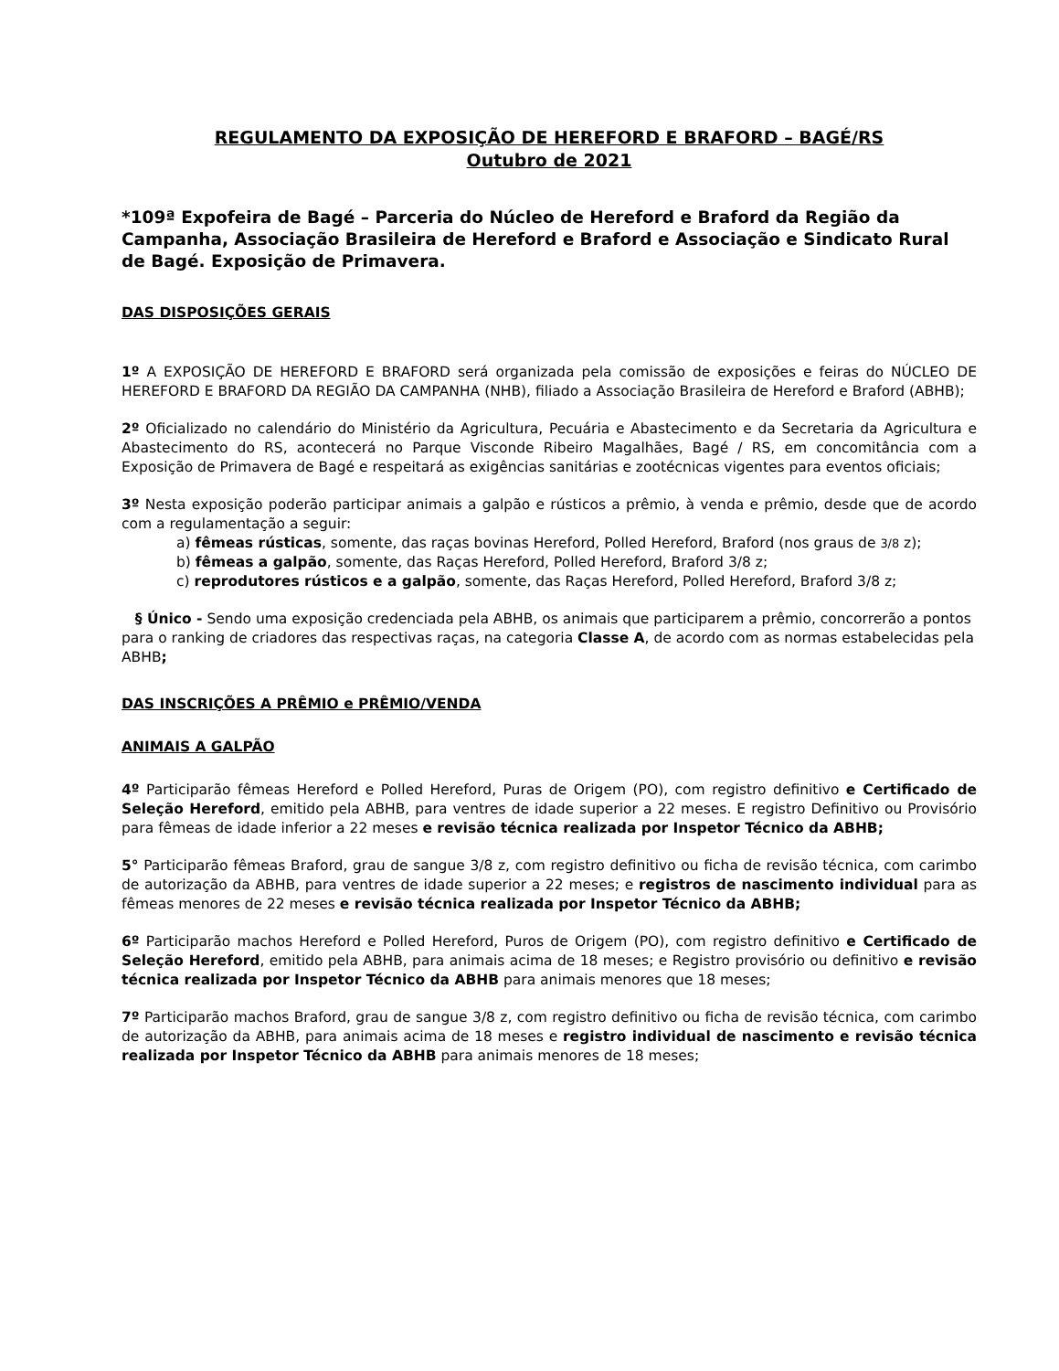REGULAMENTO DA EXPOSIÇÃO DE HEREFORD E BRAFORD – BAGÉ/RS
Outubro de 2021
*109ª Expofeira de Bagé – Parceria do Núcleo de Hereford e Braford da Região da Campanha, Associação Brasileira de Hereford e Braford e Associação e Sindicato Rural de Bagé. Exposição de Primavera.
DAS DISPOSIÇÕES GERAIS
1º A EXPOSIÇÃO DE HEREFORD E BRAFORD será organizada pela comissão de exposições e feiras do NÚCLEO DE HEREFORD E BRAFORD DA REGIÃO DA CAMPANHA (NHB), filiado a Associação Brasileira de Hereford e Braford (ABHB);
2º Oficializado no calendário do Ministério da Agricultura, Pecuária e Abastecimento e da Secretaria da Agricultura e Abastecimento do RS, acontecerá no Parque Visconde Ribeiro Magalhães, Bagé / RS, em concomitância com a Exposição de Primavera de Bagé e respeitará as exigências sanitárias e zootécnicas vigentes para eventos oficiais;
3º Nesta exposição poderão participar animais a galpão e rústicos a prêmio, à venda e prêmio, desde que de acordo com a regulamentação a seguir:
a) fêmeas rústicas, somente, das raças bovinas Hereford, Polled Hereford, Braford (nos graus de 3/8 z);
b) fêmeas a galpão, somente, das Raças Hereford, Polled Hereford, Braford 3/8 z;
c) reprodutores rústicos e a galpão, somente, das Raças Hereford, Polled Hereford, Braford 3/8 z;
§ Único - Sendo uma exposição credenciada pela ABHB, os animais que participarem a prêmio, concorrerão a pontos para o ranking de criadores das respectivas raças, na categoria Classe A, de acordo com as normas estabelecidas pela ABHB;
DAS INSCRIÇÕES A PRÊMIO e PRÊMIO/VENDA
ANIMAIS A GALPÃO
4º Participarão fêmeas Hereford e Polled Hereford, Puras de Origem (PO), com registro definitivo e Certificado de Seleção Hereford, emitido pela ABHB, para ventres de idade superior a 22 meses. E registro Definitivo ou Provisório para fêmeas de idade inferior a 22 meses e revisão técnica realizada por Inspetor Técnico da ABHB;
5° Participarão fêmeas Braford, grau de sangue 3/8 z, com registro definitivo ou ficha de revisão técnica, com carimbo de autorização da ABHB, para ventres de idade superior a 22 meses; e registros de nascimento individual para as fêmeas menores de 22 meses e revisão técnica realizada por Inspetor Técnico da ABHB;
6º Participarão machos Hereford e Polled Hereford, Puros de Origem (PO), com registro definitivo e Certificado de Seleção Hereford, emitido pela ABHB, para animais acima de 18 meses; e Registro provisório ou definitivo e revisão técnica realizada por Inspetor Técnico da ABHB para animais menores que 18 meses;
7º Participarão machos Braford, grau de sangue 3/8 z, com registro definitivo ou ficha de revisão técnica, com carimbo de autorização da ABHB, para animais acima de 18 meses e registro individual de nascimento e revisão técnica realizada por Inspetor Técnico da ABHB para animais menores de 18 meses;